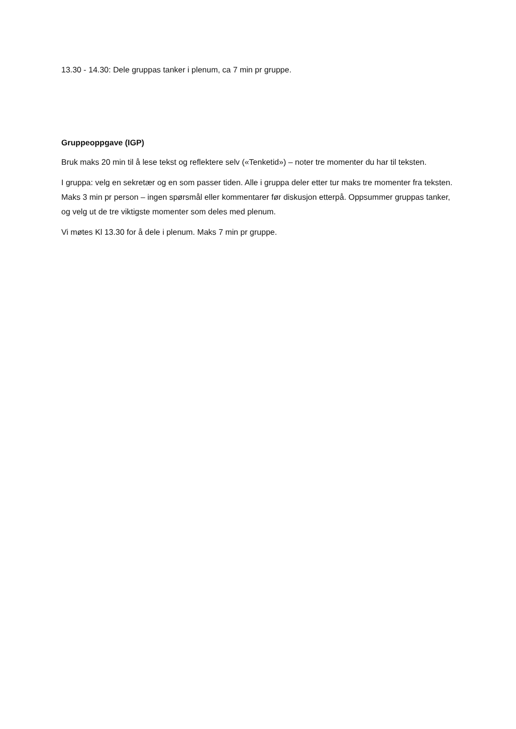13.30 - 14.30: Dele gruppas tanker i plenum, ca 7 min pr gruppe.
Gruppeoppgave (IGP)
Bruk maks 20 min til å lese tekst og reflektere selv («Tenketid») – noter tre momenter du har til teksten.
I gruppa: velg en sekretær og en som passer tiden. Alle i gruppa deler etter tur maks tre momenter fra teksten. Maks 3 min pr person – ingen spørsmål eller kommentarer før diskusjon etterpå. Oppsummer gruppas tanker, og velg ut de tre viktigste momenter som deles med plenum.
Vi møtes Kl 13.30 for å dele i plenum. Maks 7 min pr gruppe.